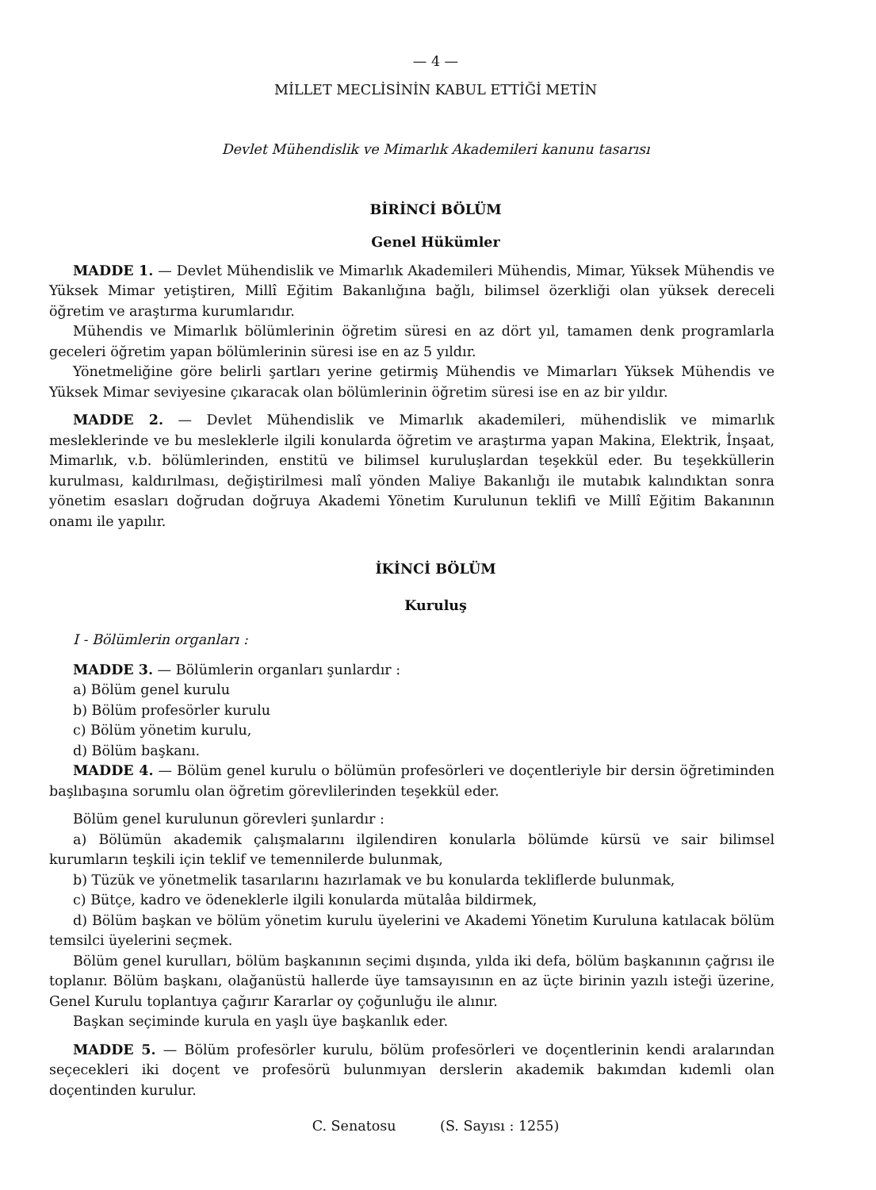— 4 —
MİLLET MECLİSİNİN KABUL ETTİĞİ METİN
Devlet Mühendislik ve Mimarlık Akademileri kanunu tasarısı
BİRİNCİ BÖLÜM
Genel Hükümler
MADDE 1. — Devlet Mühendislik ve Mimarlık Akademileri Mühendis, Mimar, Yüksek Mühendis ve Yüksek Mimar yetiştiren, Millî Eğitim Bakanlığına bağlı, bilimsel özerkliği olan yüksek dereceli öğretim ve araştırma kurumlarıdır.
Mühendis ve Mimarlık bölümlerinin öğretim süresi en az dört yıl, tamamen denk programlarla geceleri öğretim yapan bölümlerinin süresi ise en az 5 yıldır.
Yönetmeliğine göre belirli şartları yerine getirmiş Mühendis ve Mimarları Yüksek Mühendis ve Yüksek Mimar seviyesine çıkaracak olan bölümlerinin öğretim süresi ise en az bir yıldır.
MADDE 2. — Devlet Mühendislik ve Mimarlık akademileri, mühendislik ve mimarlık mesleklerinde ve bu mesleklerle ilgili konularda öğretim ve araştırma yapan Makina, Elektrik, İnşaat, Mimarlık, v.b. bölümlerinden, enstitü ve bilimsel kuruluşlardan teşekkül eder. Bu teşekküllerin kurulması, kaldırılması, değiştirilmesi malî yönden Maliye Bakanlığı ile mutabık kalındıktan sonra yönetim esasları doğrudan doğruya Akademi Yönetim Kurulunun teklifi ve Millî Eğitim Bakanının onamı ile yapılır.
İKİNCİ BÖLÜM
Kuruluş
I - Bölümlerin organları :
MADDE 3. — Bölümlerin organları şunlardır :
a) Bölüm genel kurulu
b) Bölüm profesörler kurulu
c) Bölüm yönetim kurulu,
d) Bölüm başkanı.
MADDE 4. — Bölüm genel kurulu o bölümün profesörleri ve doçentleriyle bir dersin öğretiminden başlıbaşına sorumlu olan öğretim görevlilerinden teşekkül eder.
Bölüm genel kurulunun görevleri şunlardır :
a) Bölümün akademik çalışmalarını ilgilendiren konularla bölümde kürsü ve sair bilimsel kurumların teşkili için teklif ve temennilerde bulunmak,
b) Tüzük ve yönetmelik tasarılarını hazırlamak ve bu konularda tekliflerde bulunmak,
c) Bütçe, kadro ve ödeneklerle ilgili konularda mütalâa bildirmek,
d) Bölüm başkan ve bölüm yönetim kurulu üyelerini ve Akademi Yönetim Kuruluna katılacak bölüm temsilci üyelerini seçmek.
Bölüm genel kurulları, bölüm başkanının seçimi dışında, yılda iki defa, bölüm başkanının çağrısı ile toplanır. Bölüm başkanı, olağanüstü hallerde üye tamsayısının en az üçte birinin yazılı isteği üzerine, Genel Kurulu toplantıya çağırır Kararlar oy çoğunluğu ile alınır.
Başkan seçiminde kurula en yaşlı üye başkanlık eder.
MADDE 5. — Bölüm profesörler kurulu, bölüm profesörleri ve doçentlerinin kendi aralarından seçecekleri iki doçent ve profesörü bulunmıyan derslerin akademik bakımdan kıdemli olan doçentinden kurulur.
C. Senatosu (S. Sayısı : 1255)